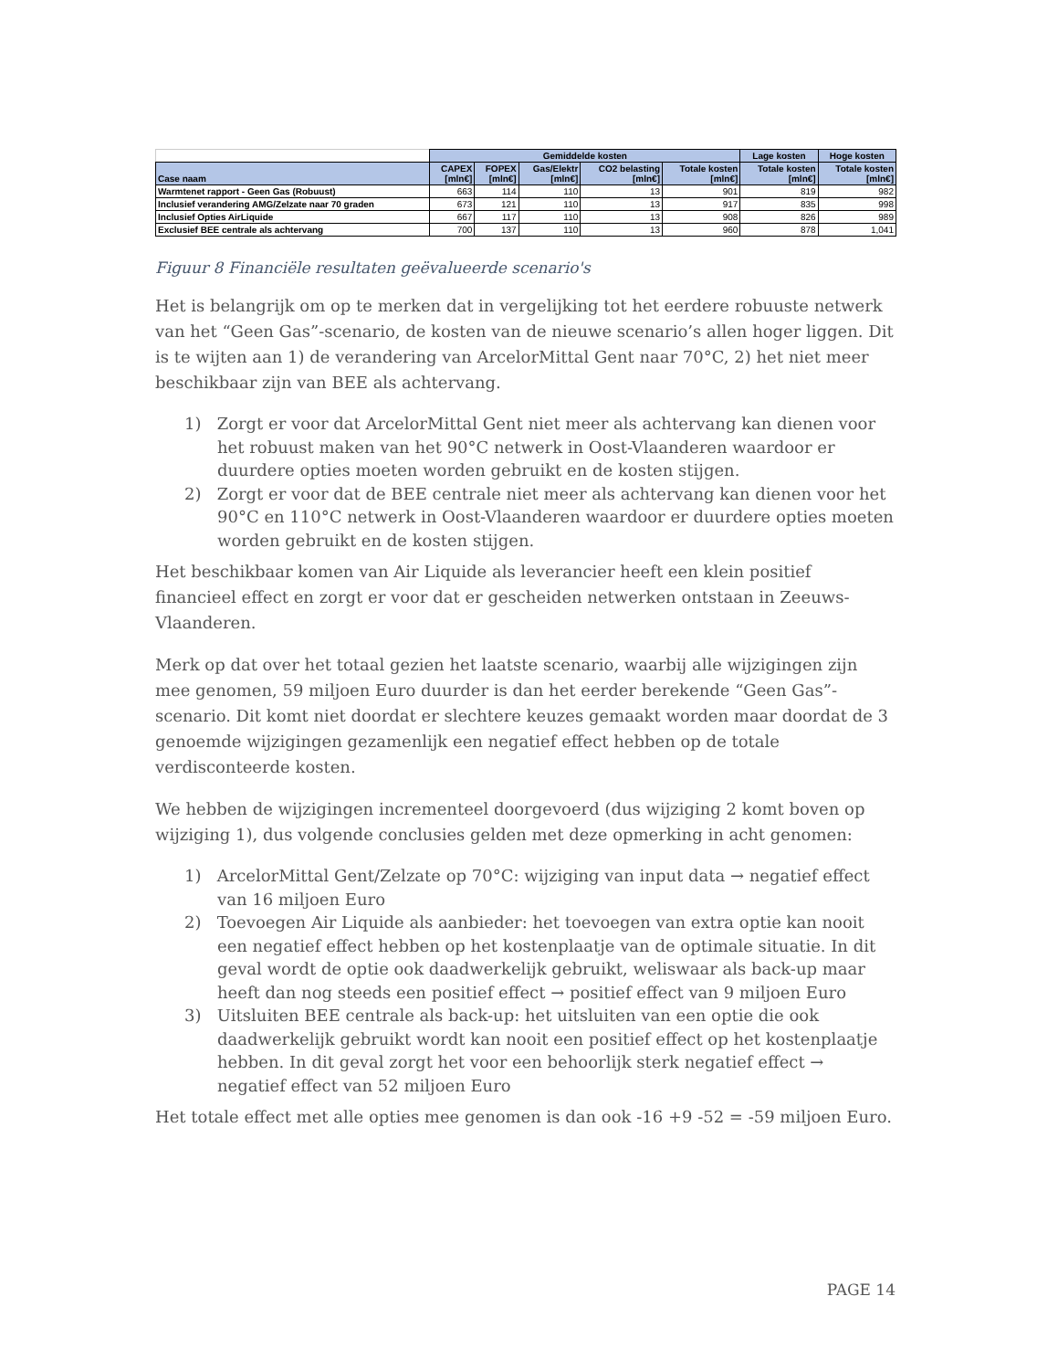| | Gemiddelde kosten | | | | | Lage kosten | Hoge kosten |
| Case naam | CAPEX [mln€] | FOPEX [mln€] | Gas/Elektr [mln€] | CO2 belasting [mln€] | Totale kosten [mln€] | Totale kosten [mln€] | Totale kosten [mln€] |
| Warmtenet rapport - Geen Gas (Robuust) | 663 | 114 | 110 | 13 | 901 | 819 | 982 |
| Inclusief verandering AMG/Zelzate naar 70 graden | 673 | 121 | 110 | 13 | 917 | 835 | 998 |
| Inclusief Opties AirLiquide | 667 | 117 | 110 | 13 | 908 | 826 | 989 |
| Exclusief BEE centrale als achtervang | 700 | 137 | 110 | 13 | 960 | 878 | 1,041 |
Figuur 8 Financiële resultaten geëvalueerde scenario's
Het is belangrijk om op te merken dat in vergelijking tot het eerdere robuuste netwerk van het “Geen Gas”-scenario, de kosten van de nieuwe scenario’s allen hoger liggen. Dit is te wijten aan 1) de verandering van ArcelorMittal Gent naar 70°C, 2) het niet meer beschikbaar zijn van BEE als achtervang.
1) Zorgt er voor dat ArcelorMittal Gent niet meer als achtervang kan dienen voor het robuust maken van het 90°C netwerk in Oost-Vlaanderen waardoor er duurdere opties moeten worden gebruikt en de kosten stijgen.
2) Zorgt er voor dat de BEE centrale niet meer als achtervang kan dienen voor het 90°C en 110°C netwerk in Oost-Vlaanderen waardoor er duurdere opties moeten worden gebruikt en de kosten stijgen.
Het beschikbaar komen van Air Liquide als leverancier heeft een klein positief financieel effect en zorgt er voor dat er gescheiden netwerken ontstaan in Zeeuws-Vlaanderen.
Merk op dat over het totaal gezien het laatste scenario, waarbij alle wijzigingen zijn mee genomen, 59 miljoen Euro duurder is dan het eerder berekende “Geen Gas”-scenario. Dit komt niet doordat er slechtere keuzes gemaakt worden maar doordat de 3 genoemde wijzigingen gezamenlijk een negatief effect hebben op de totale verdisconteerde kosten.
We hebben de wijzigingen incrementeel doorgevoerd (dus wijziging 2 komt boven op wijziging 1), dus volgende conclusies gelden met deze opmerking in acht genomen:
1) ArcelorMittal Gent/Zelzate op 70°C: wijziging van input data → negatief effect van 16 miljoen Euro
2) Toevoegen Air Liquide als aanbieder: het toevoegen van extra optie kan nooit een negatief effect hebben op het kostenplaatje van de optimale situatie. In dit geval wordt de optie ook daadwerkelijk gebruikt, weliswaar als back-up maar heeft dan nog steeds een positief effect → positief effect van 9 miljoen Euro
3) Uitsluiten BEE centrale als back-up: het uitsluiten van een optie die ook daadwerkelijk gebruikt wordt kan nooit een positief effect op het kostenplaatje hebben. In dit geval zorgt het voor een behoorlijk sterk negatief effect → negatief effect van 52 miljoen Euro
Het totale effect met alle opties mee genomen is dan ook -16 +9 -52 = -59 miljoen Euro.
PAGE 14